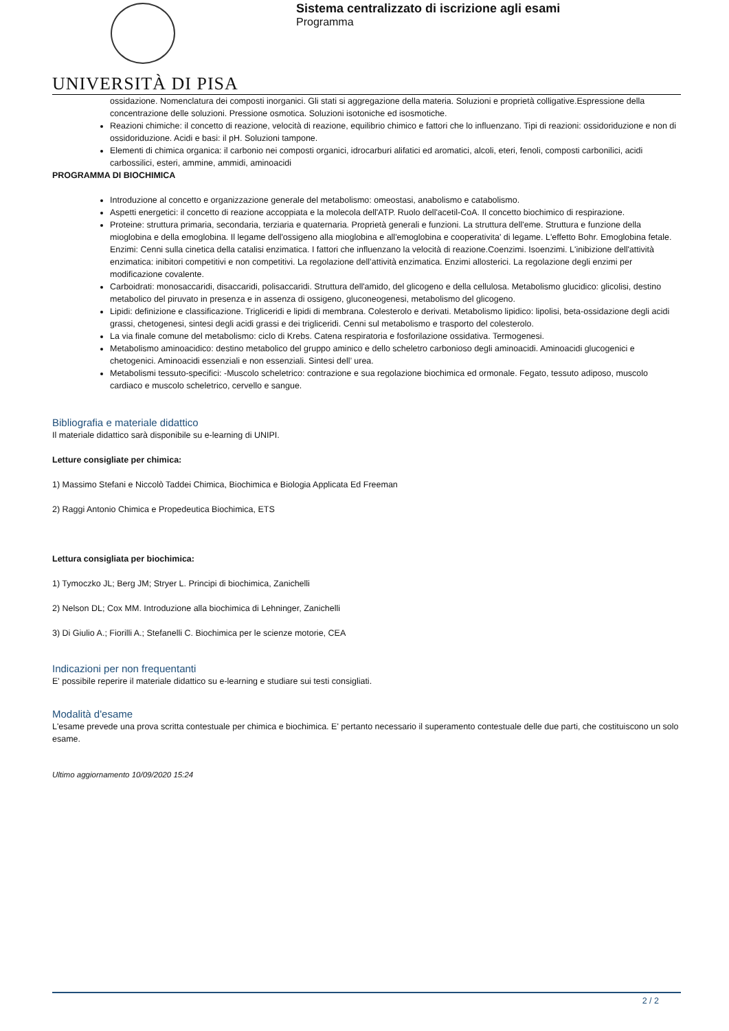UNIVERSITÀ DI PISA
Sistema centralizzato di iscrizione agli esami
Programma
ossidazione. Nomenclatura dei composti inorganici. Gli stati si aggregazione della materia. Soluzioni e proprietà colligative.Espressione della concentrazione delle soluzioni. Pressione osmotica. Soluzioni isotoniche ed isosmotiche.
Reazioni chimiche: il concetto di reazione, velocità di reazione, equilibrio chimico e fattori che lo influenzano. Tipi di reazioni: ossidoriduzione e non di ossidoriduzione. Acidi e basi: il pH. Soluzioni tampone.
Elementi di chimica organica: il carbonio nei composti organici, idrocarburi alifatici ed aromatici, alcoli, eteri, fenoli, composti carbonilici, acidi carbossilici, esteri, ammine, ammidi, aminoacidi
PROGRAMMA DI BIOCHIMICA
Introduzione al concetto e organizzazione generale del metabolismo: omeostasi, anabolismo e catabolismo.
Aspetti energetici: il concetto di reazione accoppiata e la molecola dell'ATP. Ruolo dell'acetil-CoA. Il concetto biochimico di respirazione.
Proteine: struttura primaria, secondaria, terziaria e quaternaria. Proprietà generali e funzioni. La struttura dell'eme. Struttura e funzione della mioglobina e della emoglobina. Il legame dell'ossigeno alla mioglobina e all'emoglobina e cooperativita' di legame. L'effetto Bohr. Emoglobina fetale. Enzimi: Cenni sulla cinetica della catalisi enzimatica. I fattori che influenzano la velocità di reazione.Coenzimi. Isoenzimi. L'inibizione dell'attività enzimatica: inibitori competitivi e non competitivi. La regolazione dell’attività enzimatica. Enzimi allosterici. La regolazione degli enzimi per modificazione covalente.
Carboidrati: monosaccaridi, disaccaridi, polisaccaridi. Struttura dell'amido, del glicogeno e della cellulosa. Metabolismo glucidico: glicolisi, destino metabolico del piruvato in presenza e in assenza di ossigeno, gluconeogenesi, metabolismo del glicogeno.
Lipidi: definizione e classificazione. Trigliceridi e lipidi di membrana. Colesterolo e derivati. Metabolismo lipidico: lipolisi, beta-ossidazione degli acidi grassi, chetogenesi, sintesi degli acidi grassi e dei trigliceridi. Cenni sul metabolismo e trasporto del colesterolo.
La via finale comune del metabolismo: ciclo di Krebs. Catena respiratoria e fosforilazione ossidativa. Termogenesi.
Metabolismo aminoacidico: destino metabolico del gruppo aminico e dello scheletro carbonioso degli aminoacidi. Aminoacidi glucogenici e chetogenici. Aminoacidi essenziali e non essenziali. Sintesi dell’ urea.
Metabolismi tessuto-specifici: -Muscolo scheletrico: contrazione e sua regolazione biochimica ed ormonale. Fegato, tessuto adiposo, muscolo cardiaco e muscolo scheletrico, cervello e sangue.
Bibliografia e materiale didattico
Il materiale didattico sarà disponibile su e-learning di UNIPI.
Letture consigliate per chimica:
1) Massimo Stefani e Niccolò Taddei Chimica, Biochimica e Biologia Applicata Ed Freeman
2) Raggi Antonio Chimica e Propedeutica Biochimica, ETS
Lettura consigliata per biochimica:
1) Tymoczko JL; Berg JM; Stryer L. Principi di biochimica, Zanichelli
2) Nelson DL; Cox MM. Introduzione alla biochimica di Lehninger, Zanichelli
3) Di Giulio A.; Fiorilli A.; Stefanelli C. Biochimica per le scienze motorie, CEA
Indicazioni per non frequentanti
E' possibile reperire il materiale didattico su e-learning e studiare sui testi consigliati.
Modalità d'esame
L'esame prevede una prova scritta contestuale per chimica e biochimica. E' pertanto necessario il superamento contestuale delle due parti, che costituiscono un solo esame.
Ultimo aggiornamento 10/09/2020 15:24
2 / 2